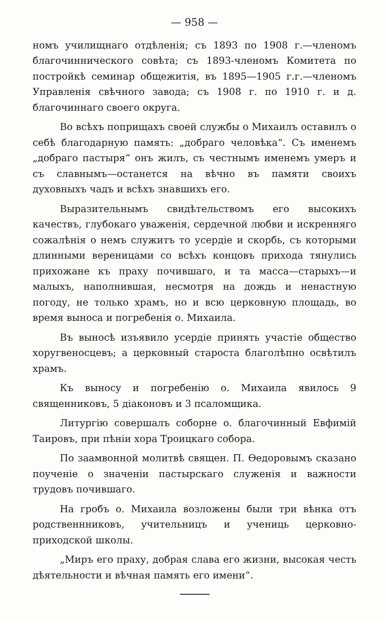— 958 —
номъ училищнаго отдѣленія; съ 1893 по 1908 г.—членомъ благочиннического совѣта; съ 1893-членомъ Комитета по постройкѣ семинар общежитія, въ 1895—1905 г.г.—членомъ Управленія свѣчного завода; съ 1908 г. по 1910 г. и д. благочиннаго своего округа.
Во всѣхъ поприщахъ своей службы о Михаилъ оставилъ о себѣ благодарную память: „добраго человѣка“. Съ именемъ „добраго пастыря“ онъ жилъ, съ честнымъ именемъ умеръ и съ славнымъ—останется на вѣчно въ памяти своихъ духовныхъ чадъ и всѣхъ знавшихъ его.
Выразительнымъ свидѣтельствомъ его высокихъ качествъ, глубокаго уваженія, сердечной любви и искренняго сожалѣнія о немъ служитъ то усердіе и скорбь, съ которыми длинными вереницами со всѣхъ концовъ прихода тянулись прихожане къ праху почившаго, и та масса—старыхъ—и малыхъ, наполнившая, несмотря на дождь и ненастную погоду, не только храмъ, но и всю церковную площадь, во время выноса и погребенія о. Михаила.
Въ выносѣ изъявило усердіе принять участіе общество хоругвеносцевъ; а церковный староста благолѣпно освѣтилъ храмъ.
Къ выносу и погребенію о. Михаила явилось 9 священниковъ, 5 діаконовъ и 3 псаломщика.
Литургію совершалъ соборне о. благочинный Евфимій Таировъ, при пѣніи хора Троицкаго собора.
По заамвонной молитвѣ священ. П. Ѳедоровымъ сказано поученіе о значеніи пастырскаго служенія и важности трудовъ почившаго.
На гробъ о. Михаила возложены были три вѣнка отъ родственнниковъ, учительницъ и учениць церковно-приходской школы.
„Миръ его праху, добрая слава его жизни, высокая честь дѣятельности и вѣчная память его имени“.